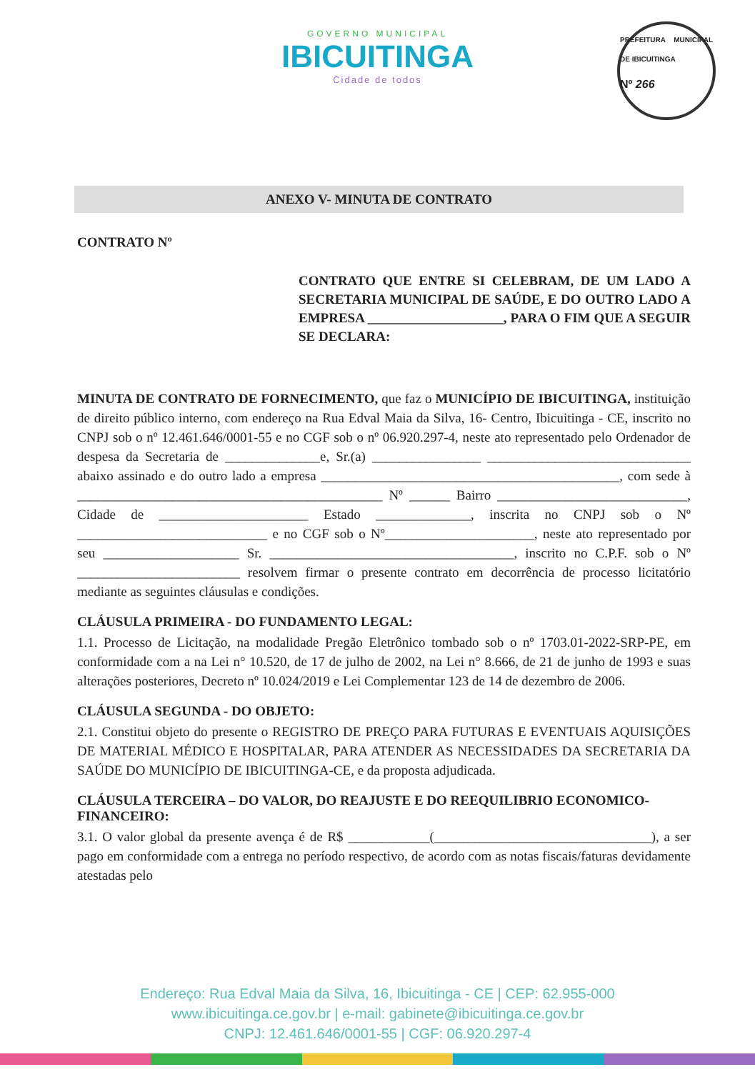GOVERNO MUNICIPAL
IBICUITINGA
Cidade de todos
PREFEITURA MUNICIPAL DE IBICUITINGA
Nº 266
ANEXO V- MINUTA DE CONTRATO
CONTRATO Nº
CONTRATO QUE ENTRE SI CELEBRAM, DE UM LADO A SECRETARIA MUNICIPAL DE SAÚDE, E DO OUTRO LADO A EMPRESA ____________________, PARA O FIM QUE A SEGUIR SE DECLARA:
MINUTA DE CONTRATO DE FORNECIMENTO, que faz o MUNICÍPIO DE IBICUITINGA, instituição de direito público interno, com endereço na Rua Edval Maia da Silva, 16- Centro, Ibicuitinga - CE, inscrito no CNPJ sob o nº 12.461.646/0001-55 e no CGF sob o nº 06.920.297-4, neste ato representado pelo Ordenador de despesa da Secretaria de ______________e, Sr.(a) ________________ ______________________________ abaixo assinado e do outro lado a empresa ____________________________________________, com sede à _____________________________________________ Nº ______ Bairro ____________________________, Cidade de ______________________ Estado ______________, inscrita no CNPJ sob o Nº ____________________________ e no CGF sob o Nº______________________, neste ato representado por seu ____________________ Sr. ____________________________________, inscrito no C.P.F. sob o Nº ________________________ resolvem firmar o presente contrato em decorrência de processo licitatório mediante as seguintes cláusulas e condições.
CLÁUSULA PRIMEIRA - DO FUNDAMENTO LEGAL:
1.1. Processo de Licitação, na modalidade Pregão Eletrônico tombado sob o nº 1703.01-2022-SRP-PE, em conformidade com a na Lei n° 10.520, de 17 de julho de 2002, na Lei n° 8.666, de 21 de junho de 1993 e suas alterações posteriores, Decreto nº 10.024/2019 e Lei Complementar 123 de 14 de dezembro de 2006.
CLÁUSULA SEGUNDA - DO OBJETO:
2.1. Constitui objeto do presente o REGISTRO DE PREÇO PARA FUTURAS E EVENTUAIS AQUISIÇÕES DE MATERIAL MÉDICO E HOSPITALAR, PARA ATENDER AS NECESSIDADES DA SECRETARIA DA SAÚDE DO MUNICÍPIO DE IBICUITINGA-CE, e da proposta adjudicada.
CLÁUSULA TERCEIRA – DO VALOR, DO REAJUSTE E DO REEQUILIBRIO ECONOMICO-FINANCEIRO:
3.1. O valor global da presente avença é de R$ ____________(________________________________), a ser pago em conformidade com a entrega no período respectivo, de acordo com as notas fiscais/faturas devidamente atestadas pelo
Endereço: Rua Edval Maia da Silva, 16, Ibicuitinga - CE | CEP: 62.955-000
www.ibicuitinga.ce.gov.br | e-mail: gabinete@ibicuitinga.ce.gov.br
CNPJ: 12.461.646/0001-55 | CGF: 06.920.297-4